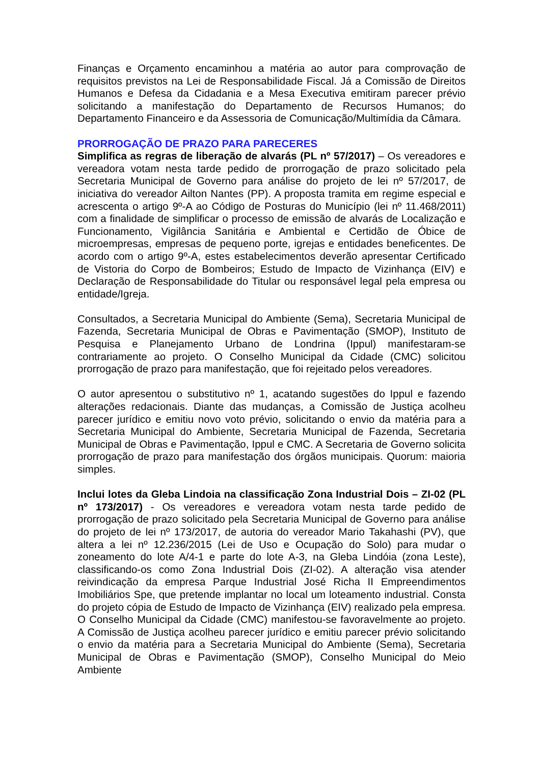Finanças e Orçamento encaminhou a matéria ao autor para comprovação de requisitos previstos na Lei de Responsabilidade Fiscal. Já a Comissão de Direitos Humanos e Defesa da Cidadania e a Mesa Executiva emitiram parecer prévio solicitando a manifestação do Departamento de Recursos Humanos; do Departamento Financeiro e da Assessoria de Comunicação/Multimídia da Câmara.
PRORROGAÇÃO DE PRAZO PARA PARECERES
Simplifica as regras de liberação de alvarás (PL nº 57/2017) – Os vereadores e vereadora votam nesta tarde pedido de prorrogação de prazo solicitado pela Secretaria Municipal de Governo para análise do projeto de lei nº 57/2017, de iniciativa do vereador Ailton Nantes (PP). A proposta tramita em regime especial e acrescenta o artigo 9º-A ao Código de Posturas do Município (lei nº 11.468/2011) com a finalidade de simplificar o processo de emissão de alvarás de Localização e Funcionamento, Vigilância Sanitária e Ambiental e Certidão de Óbice de microempresas, empresas de pequeno porte, igrejas e entidades beneficentes. De acordo com o artigo 9º-A, estes estabelecimentos deverão apresentar Certificado de Vistoria do Corpo de Bombeiros; Estudo de Impacto de Vizinhança (EIV) e Declaração de Responsabilidade do Titular ou responsável legal pela empresa ou entidade/Igreja.
Consultados, a Secretaria Municipal do Ambiente (Sema), Secretaria Municipal de Fazenda, Secretaria Municipal de Obras e Pavimentação (SMOP), Instituto de Pesquisa e Planejamento Urbano de Londrina (Ippul) manifestaram-se contrariamente ao projeto. O Conselho Municipal da Cidade (CMC) solicitou prorrogação de prazo para manifestação, que foi rejeitado pelos vereadores.
O autor apresentou o substitutivo nº 1, acatando sugestões do Ippul e fazendo alterações redacionais. Diante das mudanças, a Comissão de Justiça acolheu parecer jurídico e emitiu novo voto prévio, solicitando o envio da matéria para a Secretaria Municipal do Ambiente, Secretaria Municipal de Fazenda, Secretaria Municipal de Obras e Pavimentação, Ippul e CMC. A Secretaria de Governo solicita prorrogação de prazo para manifestação dos órgãos municipais. Quorum: maioria simples.
Inclui lotes da Gleba Lindoia na classificação Zona Industrial Dois – ZI-02 (PL nº 173/2017) - Os vereadores e vereadora votam nesta tarde pedido de prorrogação de prazo solicitado pela Secretaria Municipal de Governo para análise do projeto de lei nº 173/2017, de autoria do vereador Mario Takahashi (PV), que altera a lei nº 12.236/2015 (Lei de Uso e Ocupação do Solo) para mudar o zoneamento do lote A/4-1 e parte do lote A-3, na Gleba Lindóia (zona Leste), classificando-os como Zona Industrial Dois (ZI-02). A alteração visa atender reivindicação da empresa Parque Industrial José Richa II Empreendimentos Imobiliários Spe, que pretende implantar no local um loteamento industrial. Consta do projeto cópia de Estudo de Impacto de Vizinhança (EIV) realizado pela empresa. O Conselho Municipal da Cidade (CMC) manifestou-se favoravelmente ao projeto. A Comissão de Justiça acolheu parecer jurídico e emitiu parecer prévio solicitando o envio da matéria para a Secretaria Municipal do Ambiente (Sema), Secretaria Municipal de Obras e Pavimentação (SMOP), Conselho Municipal do Meio Ambiente